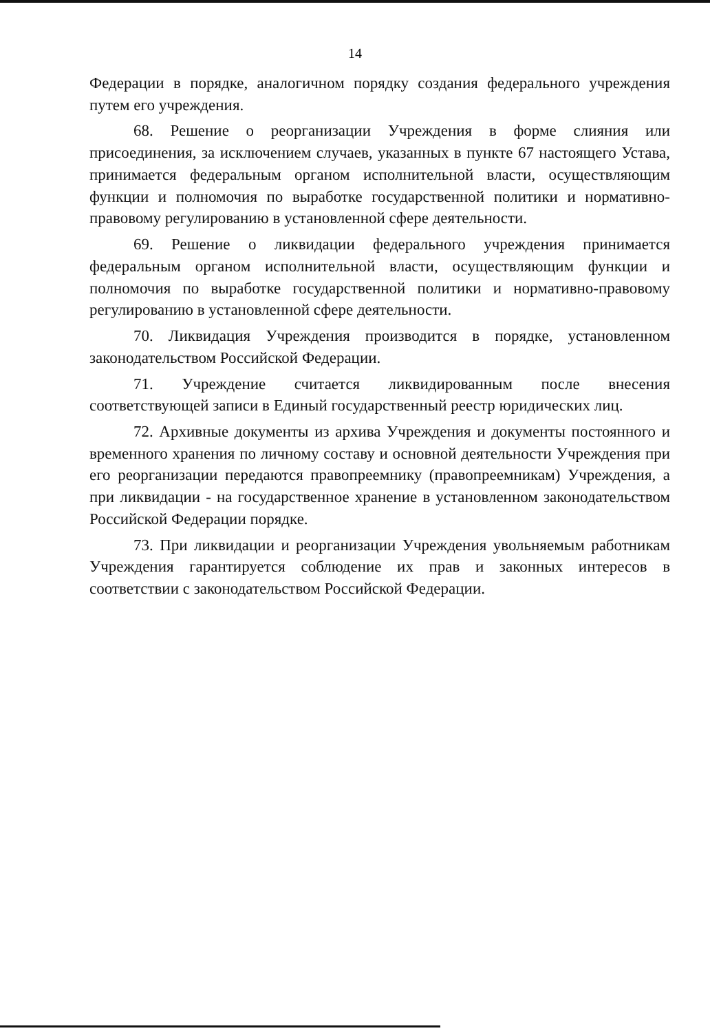14
Федерации в порядке, аналогичном порядку создания федерального учреждения путем его учреждения.
68. Решение о реорганизации Учреждения в форме слияния или присоединения, за исключением случаев, указанных в пункте 67 настоящего Устава, принимается федеральным органом исполнительной власти, осуществляющим функции и полномочия по выработке государственной политики и нормативно-правовому регулированию в установленной сфере деятельности.
69. Решение о ликвидации федерального учреждения принимается федеральным органом исполнительной власти, осуществляющим функции и полномочия по выработке государственной политики и нормативно-правовому регулированию в установленной сфере деятельности.
70. Ликвидация Учреждения производится в порядке, установленном законодательством Российской Федерации.
71. Учреждение считается ликвидированным после внесения соответствующей записи в Единый государственный реестр юридических лиц.
72. Архивные документы из архива Учреждения и документы постоянного и временного хранения по личному составу и основной деятельности Учреждения при его реорганизации передаются правопреемнику (правопреемникам) Учреждения, а при ликвидации - на государственное хранение в установленном законодательством Российской Федерации порядке.
73. При ликвидации и реорганизации Учреждения увольняемым работникам Учреждения гарантируется соблюдение их прав и законных интересов в соответствии с законодательством Российской Федерации.